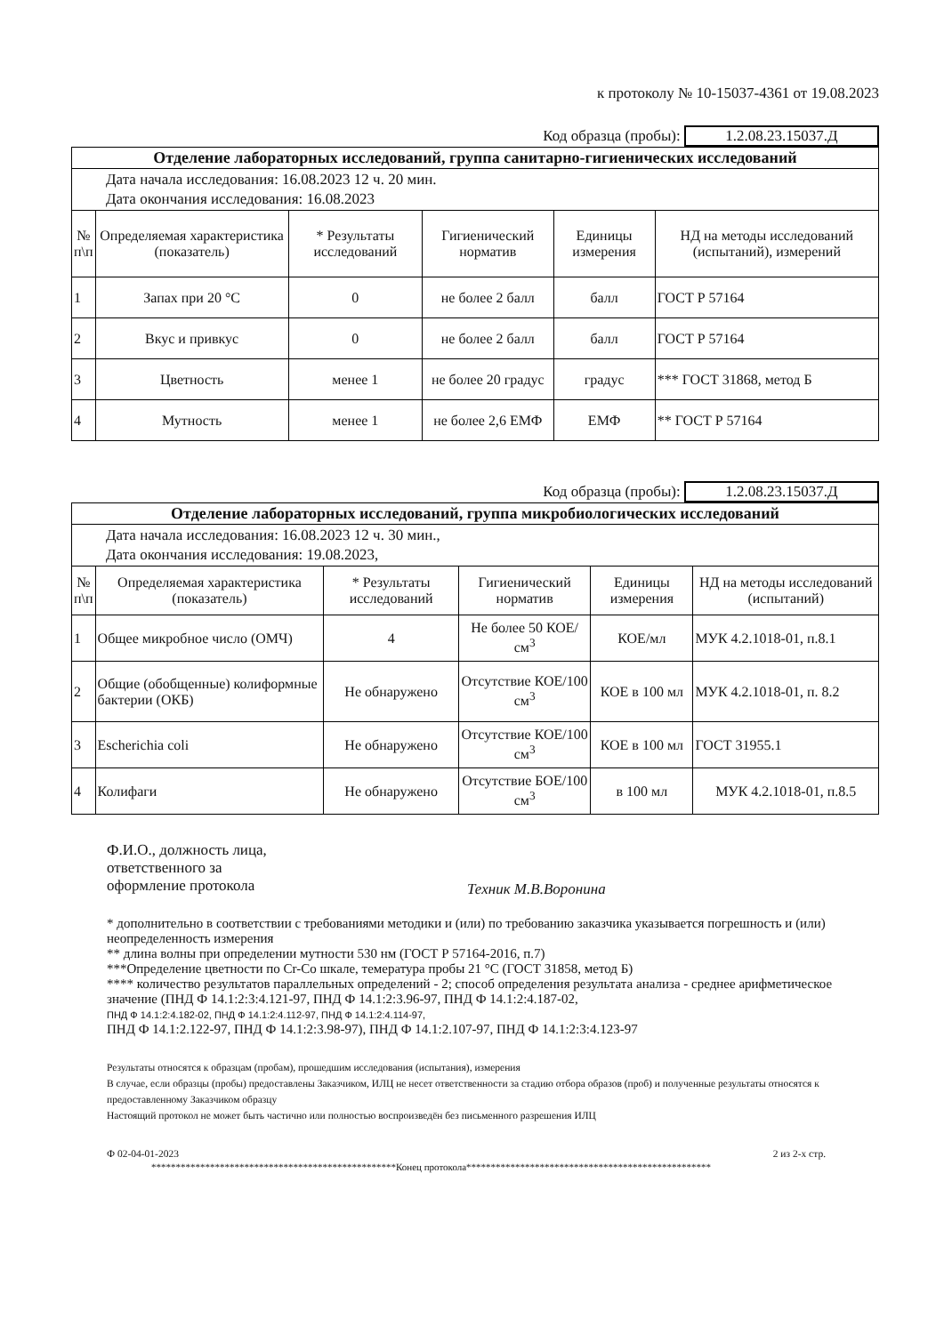к протоколу № 10-15037-4361 от 19.08.2023
Код образца (пробы): 1.2.08.23.15037.Д
| Отделение лабораторных исследований, группа санитарно-гигиенических исследований | | | | | |
| Дата начала исследования: 16.08.2023 12 ч. 20 мин. Дата окончания исследования: 16.08.2023 | | | | | |
| № п\п | Определяемая характеристика (показатель) | * Результаты исследований | Гигиенический норматив | Единицы измерения | НД на методы исследований (испытаний), измерений |
| 1 | Запах при 20 °С | 0 | не более 2 балл | балл | ГОСТ Р 57164 |
| 2 | Вкус и привкус | 0 | не более 2 балл | балл | ГОСТ Р 57164 |
| 3 | Цветность | менее 1 | не более 20 градус | градус | *** ГОСТ 31868, метод Б |
| 4 | Мутность | менее 1 | не более 2,6 ЕМФ | ЕМФ | ** ГОСТ Р 57164 |
Код образца (пробы): 1.2.08.23.15037.Д
| Отделение лабораторных исследований, группа микробиологических исследований | | | | | |
| Дата начала исследования: 16.08.2023 12 ч. 30 мин., Дата окончания исследования: 19.08.2023, | | | | | |
| № п\п | Определяемая характеристика (показатель) | * Результаты исследований | Гигиенический норматив | Единицы измерения | НД на методы исследований (испытаний) |
| 1 | Общее микробное число (ОМЧ) | 4 | Не более 50 КОЕ/см<sup>3</sup> | КОЕ/мл | МУК 4.2.1018-01, п.8.1 |
| 2 | Общие (обобщенные) колиформные бактерии (ОКБ) | Не обнаружено | Отсутствие КОЕ/100 см<sup>3</sup> | КОЕ в 100 мл | МУК 4.2.1018-01, п. 8.2 |
| 3 | Escherichia coli | Не обнаружено | Отсутствие КОЕ/100 см<sup>3</sup> | КОЕ в 100 мл | ГОСТ 31955.1 |
| 4 | Колифаги | Не обнаружено | Отсутствие БОЕ/100 см<sup>3</sup> | в 100 мл | МУК 4.2.1018-01, п.8.5 |
Ф.И.О., должность лица,
ответственного за
оформление протокола
Техник М.В.Воронина
* дополнительно в соответствии с требованиями методики и (или) по требованию заказчика указывается погрешность и (или) неопределенность измерения
** длина волны при определении мутности 530 нм (ГОСТ Р 57164-2016, п.7)
***Определение цветности по Cr-Co шкале, темература пробы 21 °С (ГОСТ 31858, метод Б)
**** количество результатов параллельных определений - 2; способ определения результата анализа - среднее арифметическое значение (ПНД Ф 14.1:2:3:4.121-97, ПНД Ф 14.1:2:3.96-97, ПНД Ф 14.1:2:4.187-02,
ПНД Ф 14.1:2:4.182-02, ПНД Ф 14.1:2:4.112-97, ПНД Ф 14.1:2:4.114-97,
ПНД Ф 14.1:2.122-97, ПНД Ф 14.1:2:3.98-97), ПНД Ф 14.1:2.107-97, ПНД Ф 14.1:2:3:4.123-97
Результаты относятся к образцам (пробам), прошедшим исследования (испытания), измерения
В случае, если образцы (пробы) предоставлены Заказчиком, ИЛЦ не несет ответственности за стадию отбора образов (проб) и полученные результаты относятся к предоставленному Заказчиком образцу
Настоящий протокол не может быть частично или полностью воспроизведён без письменного разрешения ИЛЦ
Ф 02-04-01-2023 2 из 2-х стр.
**************************************************Конец протокола**************************************************